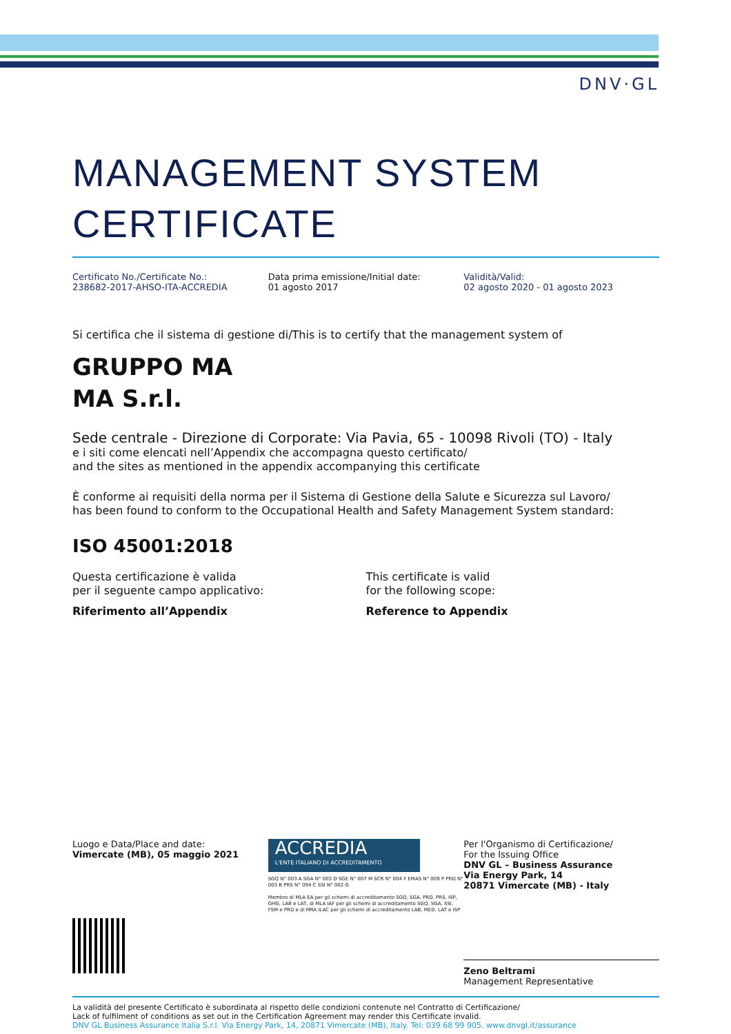DNV·GL
MANAGEMENT SYSTEM
CERTIFICATE
Certificato No./Certificate No.:
238682-2017-AHSO-ITA-ACCREDIA
Data prima emissione/Initial date:
01 agosto 2017
Validità/Valid:
02 agosto 2020 - 01 agosto 2023
Si certifica che il sistema di gestione di/This is to certify that the management system of
GRUPPO MA
MA S.r.l.
Sede centrale - Direzione di Corporate: Via Pavia, 65 - 10098 Rivoli (TO) - Italy
e i siti come elencati nell’Appendix che accompagna questo certificato/
and the sites as mentioned in the appendix accompanying this certificate
È conforme ai requisiti della norma per il Sistema di Gestione della Salute e Sicurezza sul Lavoro/
has been found to conform to the Occupational Health and Safety Management System standard:
ISO 45001:2018
Questa certificazione è valida
per il seguente campo applicativo:
Riferimento all’Appendix
This certificate is valid
for the following scope:
Reference to Appendix
Luogo e Data/Place and date:
Vimercate (MB), 05 maggio 2021
ACCREDIA
L'ENTE ITALIANO DI ACCREDITAMENTO
SGQ N° 003 A SGA N° 003 D SGE N° 007 M SCR N° 004 F EMAS N° 009 P PRD N° 003 B PRS N° 094 C SSI N° 002 G
Membro di MLA EA per gli schemi di accreditamento SGQ, SGA, PRD, PRS, ISP, GHG, LAB e LAT, di MLA IAF per gli schemi di accreditamento SGQ, SGA, SSI, FSM e PRD e di MRA ILAC per gli schemi di accreditamento LAB, MED, LAT e ISP
Per l'Organismo di Certificazione/
For the Issuing Office
DNV GL – Business Assurance
Via Energy Park, 14
20871 Vimercate (MB) - Italy
Zeno Beltrami
Management Representative
La validità del presente Certificato è subordinata al rispetto delle condizioni contenute nel Contratto di Certificazione/
Lack of fulfilment of conditions as set out in the Certification Agreement may render this Certificate invalid.
DNV GL Business Assurance Italia S.r.l. Via Energy Park, 14, 20871 Vimercate (MB), Italy. Tel: 039 68 99 905. www.dnvgl.it/assurance